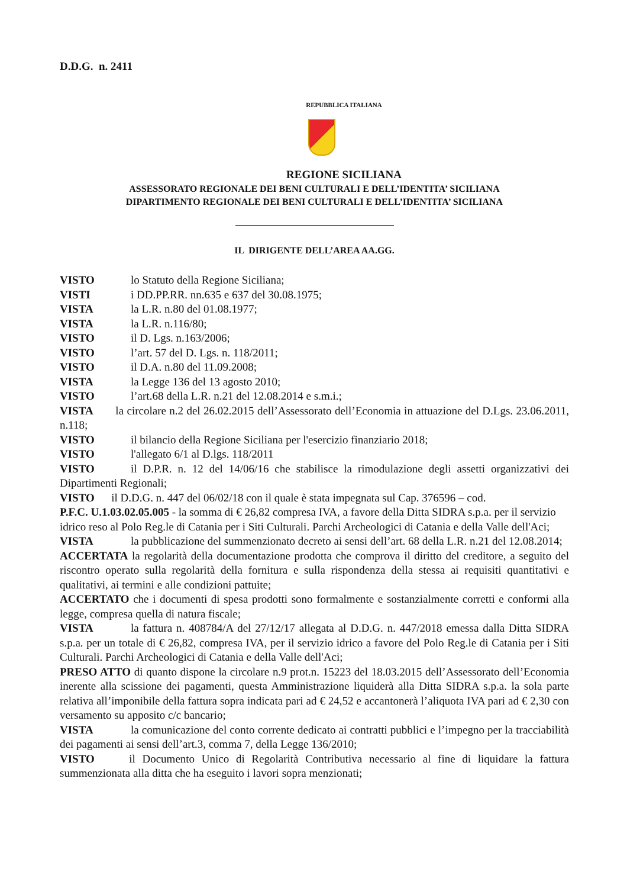D.D.G. n. 2411
REPUBBLICA ITALIANA
REGIONE SICILIANA
ASSESSORATO REGIONALE DEI BENI CULTURALI E DELL’IDENTITA’ SICILIANA
DIPARTIMENTO REGIONALE DEI BENI CULTURALI E DELL’IDENTITA’ SICILIANA
IL DIRIGENTE DELL’AREA AA.GG.
VISTO lo Statuto della Regione Siciliana;
VISTI i DD.PP.RR. nn.635 e 637 del 30.08.1975;
VISTA la L.R. n.80 del 01.08.1977;
VISTA la L.R. n.116/80;
VISTO il D. Lgs. n.163/2006;
VISTO l’art. 57 del D. Lgs. n. 118/2011;
VISTO il D.A. n.80 del 11.09.2008;
VISTA la Legge 136 del 13 agosto 2010;
VISTO l’art.68 della L.R. n.21 del 12.08.2014 e s.m.i.;
VISTA la circolare n.2 del 26.02.2015 dell’Assessorato dell’Economia in attuazione del D.Lgs. 23.06.2011, n.118;
VISTO il bilancio della Regione Siciliana per l'esercizio finanziario 2018;
VISTO l'allegato 6/1 al D.lgs. 118/2011
VISTO il D.P.R. n. 12 del 14/06/16 che stabilisce la rimodulazione degli assetti organizzativi dei Dipartimenti Regionali;
VISTO il D.D.G. n. 447 del 06/02/18 con il quale è stata impegnata sul Cap. 376596 – cod.
P.F.C. U.1.03.02.05.005 - la somma di € 26,82 compresa IVA, a favore della Ditta SIDRA s.p.a. per il servizio idrico reso al Polo Reg.le di Catania per i Siti Culturali. Parchi Archeologici di Catania e della Valle dell'Aci;
VISTA la pubblicazione del summenzionato decreto ai sensi dell’art. 68 della L.R. n.21 del 12.08.2014;
ACCERTATA la regolarità della documentazione prodotta che comprova il diritto del creditore, a seguito del riscontro operato sulla regolarità della fornitura e sulla rispondenza della stessa ai requisiti quantitativi e qualitativi, ai termini e alle condizioni pattuite;
ACCERTATO che i documenti di spesa prodotti sono formalmente e sostanzialmente corretti e conformi alla legge, compresa quella di natura fiscale;
VISTA la fattura n. 408784/A del 27/12/17 allegata al D.D.G. n. 447/2018 emessa dalla Ditta SIDRA s.p.a. per un totale di € 26,82, compresa IVA, per il servizio idrico a favore del Polo Reg.le di Catania per i Siti Culturali. Parchi Archeologici di Catania e della Valle dell'Aci;
PRESO ATTO di quanto dispone la circolare n.9 prot.n. 15223 del 18.03.2015 dell’Assessorato dell’Economia inerente alla scissione dei pagamenti, questa Amministrazione liquiderà alla Ditta SIDRA s.p.a. la sola parte relativa all’imponibile della fattura sopra indicata pari ad € 24,52 e accantonerà l’aliquota IVA pari ad € 2,30 con versamento su apposito c/c bancario;
VISTA la comunicazione del conto corrente dedicato ai contratti pubblici e l’impegno per la tracciabilità dei pagamenti ai sensi dell’art.3, comma 7, della Legge 136/2010;
VISTO il Documento Unico di Regolarità Contributiva necessario al fine di liquidare la fattura summenzionata alla ditta che ha eseguito i lavori sopra menzionati;